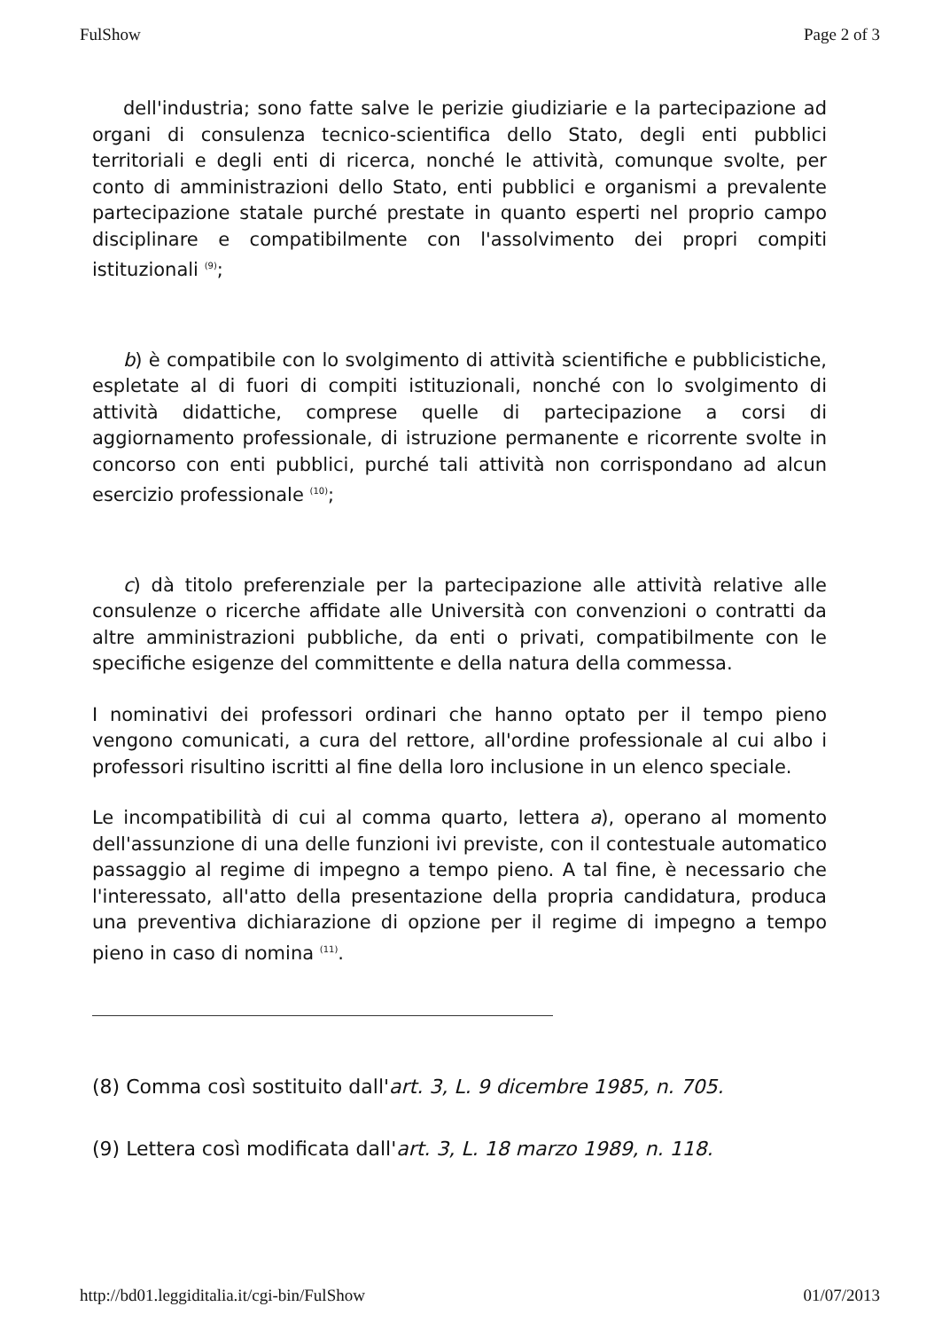FulShow Page 2 of 3
dell'industria; sono fatte salve le perizie giudiziarie e la partecipazione ad organi di consulenza tecnico-scientifica dello Stato, degli enti pubblici territoriali e degli enti di ricerca, nonché le attività, comunque svolte, per conto di amministrazioni dello Stato, enti pubblici e organismi a prevalente partecipazione statale purché prestate in quanto esperti nel proprio campo disciplinare e compatibilmente con l'assolvimento dei propri compiti istituzionali <sup>(9)</sup>;
b) è compatibile con lo svolgimento di attività scientifiche e pubblicistiche, espletate al di fuori di compiti istituzionali, nonché con lo svolgimento di attività didattiche, comprese quelle di partecipazione a corsi di aggiornamento professionale, di istruzione permanente e ricorrente svolte in concorso con enti pubblici, purché tali attività non corrispondano ad alcun esercizio professionale <sup>(10)</sup>;
c) dà titolo preferenziale per la partecipazione alle attività relative alle consulenze o ricerche affidate alle Università con convenzioni o contratti da altre amministrazioni pubbliche, da enti o privati, compatibilmente con le specifiche esigenze del committente e della natura della commessa.
I nominativi dei professori ordinari che hanno optato per il tempo pieno vengono comunicati, a cura del rettore, all'ordine professionale al cui albo i professori risultino iscritti al fine della loro inclusione in un elenco speciale.
Le incompatibilità di cui al comma quarto, lettera a), operano al momento dell'assunzione di una delle funzioni ivi previste, con il contestuale automatico passaggio al regime di impegno a tempo pieno. A tal fine, è necessario che l'interessato, all'atto della presentazione della propria candidatura, produca una preventiva dichiarazione di opzione per il regime di impegno a tempo pieno in caso di nomina <sup>(11)</sup>.
(8) Comma così sostituito dall'art. 3, L. 9 dicembre 1985, n. 705.
(9) Lettera così modificata dall'art. 3, L. 18 marzo 1989, n. 118.
http://bd01.leggiditalia.it/cgi-bin/FulShow 01/07/2013